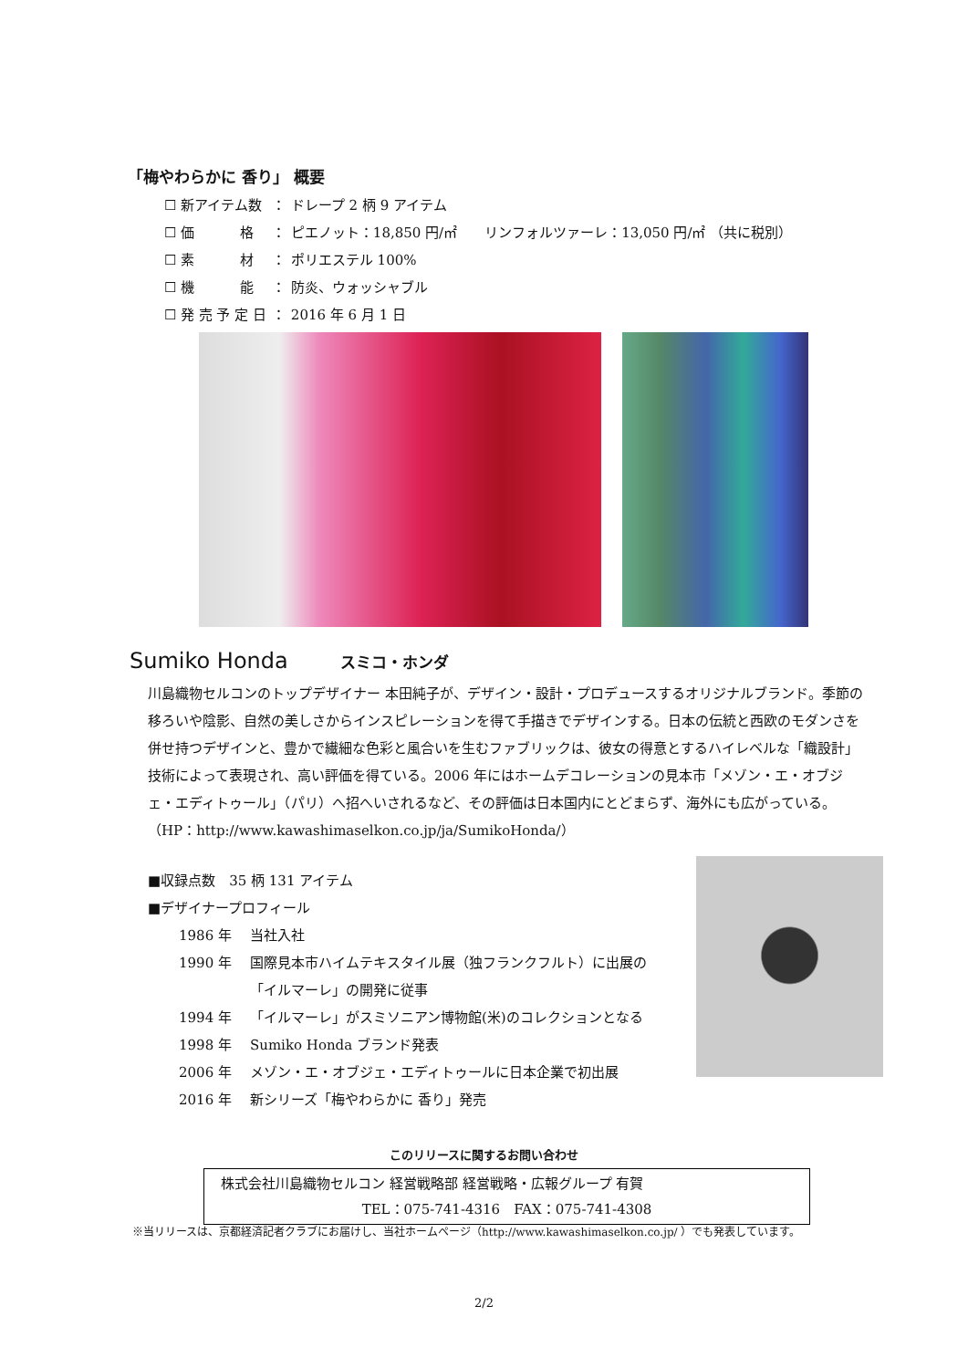「梅やわらかに 香り」 概要
| ☐ 新アイテム数 | ： | ドレープ 2 柄 9 アイテム |
| ☐ 価 格 | ： | ピエノット：18,850 円/㎡ リンフォルツァーレ：13,050 円/㎡ （共に税別） |
| ☐ 素 材 | ： | ポリエステル 100% |
| ☐ 機 能 | ： | 防炎、ウォッシャブル |
| ☐ 発 売 予 定 日 | ： | 2016 年 6 月 1 日 |
Sumiko Honda スミコ・ホンダ
川島織物セルコンのトップデザイナー 本田純子が、デザイン・設計・プロデュースするオリジナルブランド。季節の移ろいや陰影、自然の美しさからインスピレーションを得て手描きでデザインする。日本の伝統と西欧のモダンさを併せ持つデザインと、豊かで繊細な色彩と風合いを生むファブリックは、彼女の得意とするハイレベルな「織設計」技術によって表現され、高い評価を得ている。2006 年にはホームデコレーションの見本市「メゾン・エ・オブジェ・エディトゥール」（パリ）へ招へいされるなど、その評価は日本国内にとどまらず、海外にも広がっている。 （HP：http://www.kawashimaselkon.co.jp/ja/SumikoHonda/）
■収録点数　35 柄 131 アイテム
■デザイナープロフィール
| 1986 年 | 当社入社 |
| 1990 年 | 国際見本市ハイムテキスタイル展（独フランクフルト）に出展の 「イルマーレ」の開発に従事 |
| 1994 年 | 「イルマーレ」がスミソニアン博物館(米)のコレクションとなる |
| 1998 年 | Sumiko Honda ブランド発表 |
| 2006 年 | メゾン・エ・オブジェ・エディトゥールに日本企業で初出展 |
| 2016 年 | 新シリーズ「梅やわらかに 香り」発売 |
このリリースに関するお問い合わせ
株式会社川島織物セルコン 経営戦略部 経営戦略・広報グループ 有賀
TEL：075-741-4316　FAX：075-741-4308
※当リリースは、京都経済記者クラブにお届けし、当社ホームページ（http://www.kawashimaselkon.co.jp/ ）でも発表しています。
2/2